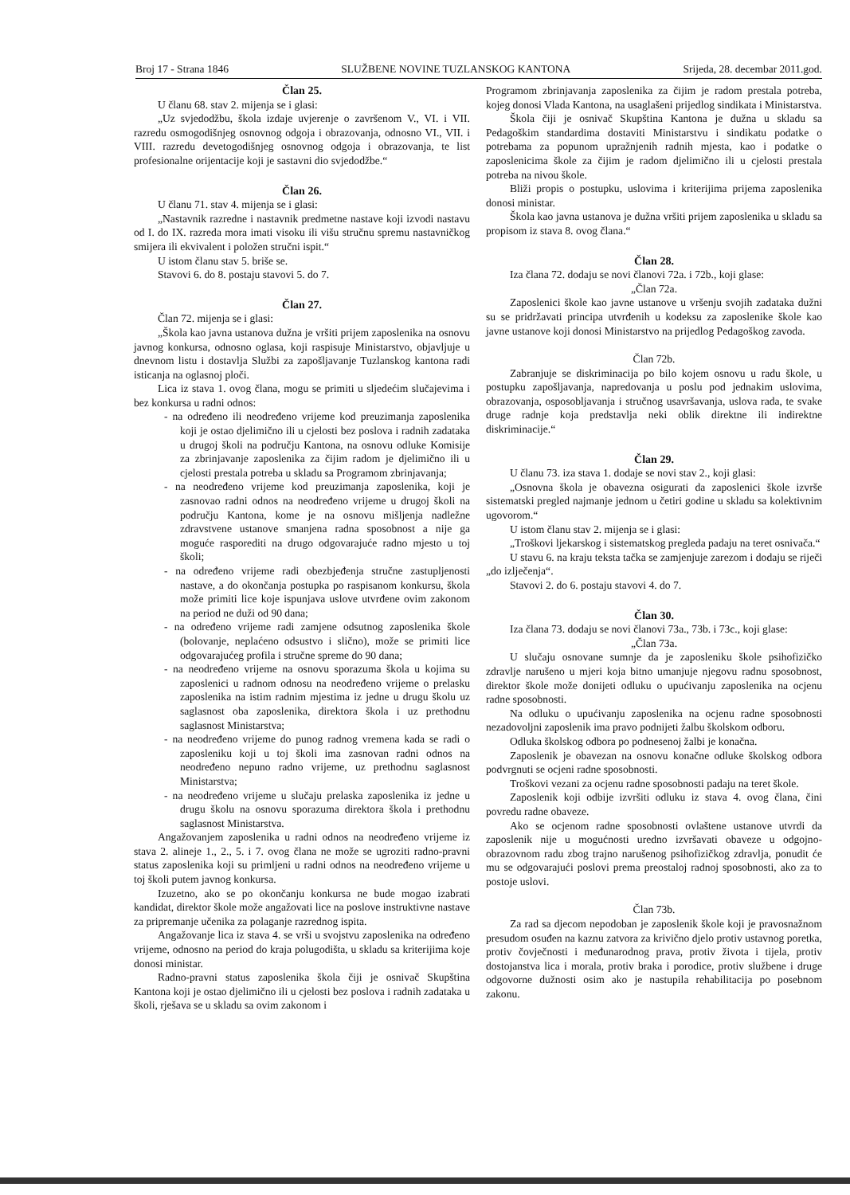Broj 17 - Strana 1846 SLUŽBENE NOVINE TUZLANSKOG KANTONA Srijeda, 28. decembar 2011.god.
Član 25.
U članu 68. stav 2. mijenja se i glasi:
„Uz svjedodžbu, škola izdaje uvjerenje o završenom V., VI. i VII. razredu osmogodišnjeg osnovnog odgoja i obrazovanja, odnosno VI., VII. i VIII. razredu devetogodišnjeg osnovnog odgoja i obrazovanja, te list profesionalne orijentacije koji je sastavni dio svjedodžbe.“
Član 26.
U članu 71. stav 4. mijenja se i glasi:
„Nastavnik razredne i nastavnik predmetne nastave koji izvodi nastavu od I. do IX. razreda mora imati visoku ili višu stručnu spremu nastavničkog smijera ili ekvivalent i položen stručni ispit.“
U istom članu stav 5. briše se.
Stavovi 6. do 8. postaju stavovi 5. do 7.
Član 27.
Član 72. mijenja se i glasi:
„Škola kao javna ustanova dužna je vršiti prijem zaposlenika na osnovu javnog konkursa, odnosno oglasa, koji raspisuje Ministarstvo, objavljuje u dnevnom listu i dostavlja Službi za zapošljavanje Tuzlanskog kantona radi isticanja na oglasnoj ploči.
Lica iz stava 1. ovog člana, mogu se primiti u sljedećim slučajevima i bez konkursa u radni odnos:
- na određeno ili neodređeno vrijeme kod preuzimanja zaposlenika koji je ostao djelimično ili u cjelosti bez poslova i radnih zadataka u drugoj školi na području Kantona, na osnovu odluke Komisije za zbrinjavanje zaposlenika za čijim radom je djelimično ili u cjelosti prestala potreba u skladu sa Programom zbrinjavanja;
- na neodređeno vrijeme kod preuzimanja zaposlenika, koji je zasnovao radni odnos na neodređeno vrijeme u drugoj školi na području Kantona, kome je na osnovu mišljenja nadležne zdravstvene ustanove smanjena radna sposobnost a nije ga moguće rasporediti na drugo odgovarajuće radno mjesto u toj školi;
- na određeno vrijeme radi obezbjeđenja stručne zastupljenosti nastave, a do okončanja postupka po raspisanom konkursu, škola može primiti lice koje ispunjava uslove utvrđene ovim zakonom na period ne duži od 90 dana;
- na određeno vrijeme radi zamjene odsutnog zaposlenika škole (bolovanje, neplaćeno odsustvo i slično), može se primiti lice odgovarajućeg profila i stručne spreme do 90 dana;
- na neodređeno vrijeme na osnovu sporazuma škola u kojima su zaposlenici u radnom odnosu na neodređeno vrijeme o prelasku zaposlenika na istim radnim mjestima iz jedne u drugu školu uz saglasnost oba zaposlenika, direktora škola i uz prethodnu saglasnost Ministarstva;
- na neodređeno vrijeme do punog radnog vremena kada se radi o zaposleniku koji u toj školi ima zasnovan radni odnos na neodređeno nepuno radno vrijeme, uz prethodnu saglasnost Ministarstva;
- na neodređeno vrijeme u slučaju prelaska zaposlenika iz jedne u drugu školu na osnovu sporazuma direktora škola i prethodnu saglasnost Ministarstva.
Angažovanjem zaposlenika u radni odnos na neodređeno vrijeme iz stava 2. alineje 1., 2., 5. i 7. ovog člana ne može se ugroziti radno-pravni status zaposlenika koji su primljeni u radni odnos na neodređeno vrijeme u toj školi putem javnog konkursa.
Izuzetno, ako se po okončanju konkursa ne bude mogao izabrati kandidat, direktor škole može angažovati lice na poslove instruktivne nastave za pripremanje učenika za polaganje razrednog ispita.
Angažovanje lica iz stava 4. se vrši u svojstvu zaposlenika na određeno vrijeme, odnosno na period do kraja polugodišta, u skladu sa kriterijima koje donosi ministar.
Radno-pravni status zaposlenika škola čiji je osnivač Skupština Kantona koji je ostao djelimično ili u cjelosti bez poslova i radnih zadataka u školi, rješava se u skladu sa ovim zakonom i
Programom zbrinjavanja zaposlenika za čijim je radom prestala potreba, kojeg donosi Vlada Kantona, na usaglašeni prijedlog sindikata i Ministarstva.
Škola čiji je osnivač Skupština Kantona je dužna u skladu sa Pedagoškim standardima dostaviti Ministarstvu i sindikatu podatke o potrebama za popunom upražnjenih radnih mjesta, kao i podatke o zaposlenicima škole za čijim je radom djelimično ili u cjelosti prestala potreba na nivou škole.
Bliži propis o postupku, uslovima i kriterijima prijema zaposlenika donosi ministar.
Škola kao javna ustanova je dužna vršiti prijem zaposlenika u skladu sa propisom iz stava 8. ovog člana.“
Član 28.
Iza člana 72. dodaju se novi članovi 72a. i 72b., koji glase:
„Član 72a.
Zaposlenici škole kao javne ustanove u vršenju svojih zadataka dužni su se pridržavati principa utvrđenih u kodeksu za zaposlenike škole kao javne ustanove koji donosi Ministarstvo na prijedlog Pedagoškog zavoda.
Član 72b.
Zabranjuje se diskriminacija po bilo kojem osnovu u radu škole, u postupku zapošljavanja, napredovanja u poslu pod jednakim uslovima, obrazovanja, osposobljavanja i stručnog usavršavanja, uslova rada, te svake druge radnje koja predstavlja neki oblik direktne ili indirektne diskriminacije.“
Član 29.
U članu 73. iza stava 1. dodaje se novi stav 2., koji glasi:
„Osnovna škola je obavezna osigurati da zaposlenici škole izvrše sistematski pregled najmanje jednom u četiri godine u skladu sa kolektivnim ugovorom.“
U istom članu stav 2. mijenja se i glasi:
„Troškovi ljekarskog i sistematskog pregleda padaju na teret osnivača.“
U stavu 6. na kraju teksta tačka se zamjenjuje zarezom i dodaju se riječi „do izlječenja“.
Stavovi 2. do 6. postaju stavovi 4. do 7.
Član 30.
Iza člana 73. dodaju se novi članovi 73a., 73b. i 73c., koji glase:
„Član 73a.
U slučaju osnovane sumnje da je zaposleniku škole psihofizičko zdravlje narušeno u mjeri koja bitno umanjuje njegovu radnu sposobnost, direktor škole može donijeti odluku o upućivanju zaposlenika na ocjenu radne sposobnosti.
Na odluku o upućivanju zaposlenika na ocjenu radne sposobnosti nezadovoljni zaposlenik ima pravo podnijeti žalbu školskom odboru.
Odluka školskog odbora po podnesenoj žalbi je konačna.
Zaposlenik je obavezan na osnovu konačne odluke školskog odbora podvrgnuti se ocjeni radne sposobnosti.
Troškovi vezani za ocjenu radne sposobnosti padaju na teret škole.
Zaposlenik koji odbije izvršiti odluku iz stava 4. ovog člana, čini povredu radne obaveze.
Ako se ocjenom radne sposobnosti ovlaštene ustanove utvrdi da zaposlenik nije u mogućnosti uredno izvršavati obaveze u odgojno-obrazovnom radu zbog trajno narušenog psihofizičkog zdravlja, ponudit će mu se odgovarajući poslovi prema preostaloj radnoj sposobnosti, ako za to postoje uslovi.
Član 73b.
Za rad sa djecom nepodoban je zaposlenik škole koji je pravosnažnom presudom osuđen na kaznu zatvora za krivično djelo protiv ustavnog poretka, protiv čovječnosti i međunarodnog prava, protiv života i tijela, protiv dostojanstva lica i morala, protiv braka i porodice, protiv službene i druge odgovorne dužnosti osim ako je nastupila rehabilitacija po posebnom zakonu.